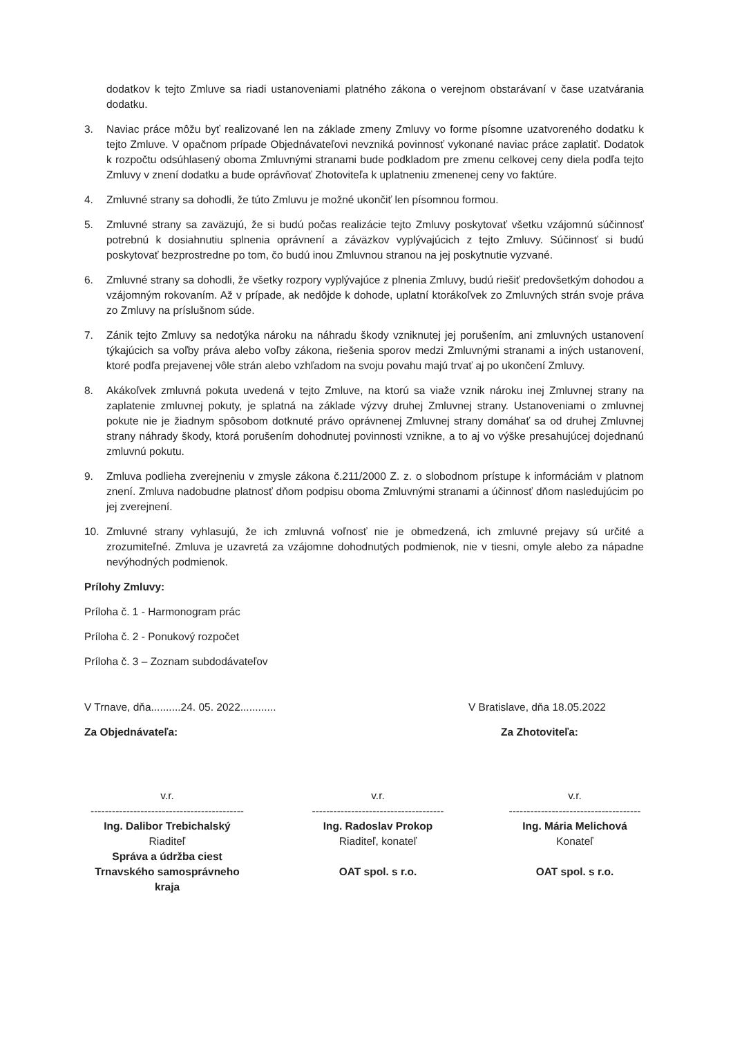dodatkov k tejto Zmluve sa riadi ustanoveniami platného zákona o verejnom obstarávaní v čase uzatvárania dodatku.
3. Naviac práce môžu byť realizované len na základe zmeny Zmluvy vo forme písomne uzatvoreného dodatku k tejto Zmluve. V opačnom prípade Objednávateľovi nevzniká povinnosť vykonané naviac práce zaplatiť. Dodatok k rozpočtu odsúhlasený oboma Zmluvnými stranami bude podkladom pre zmenu celkovej ceny diela podľa tejto Zmluvy v znení dodatku a bude oprávňovať Zhotoviteľa k uplatneniu zmenenej ceny vo faktúre.
4. Zmluvné strany sa dohodli, že túto Zmluvu je možné ukončiť len písomnou formou.
5. Zmluvné strany sa zaväzujú, že si budú počas realizácie tejto Zmluvy poskytovať všetku vzájomnú súčinnosť potrebnú k dosiahnutiu splnenia oprávnení a záväzkov vyplývajúcich z tejto Zmluvy. Súčinnosť si budú poskytovať bezprostredne po tom, čo budú inou Zmluvnou stranou na jej poskytnutie vyzvané.
6. Zmluvné strany sa dohodli, že všetky rozpory vyplývajúce z plnenia Zmluvy, budú riešiť predovšetkým dohodou a vzájomným rokovaním. Až v prípade, ak nedôjde k dohode, uplatní ktorákoľvek zo Zmluvných strán svoje práva zo Zmluvy na príslušnom súde.
7. Zánik tejto Zmluvy sa nedotýka nároku na náhradu škody vzniknutej jej porušením, ani zmluvných ustanovení týkajúcich sa voľby práva alebo voľby zákona, riešenia sporov medzi Zmluvnými stranami a iných ustanovení, ktoré podľa prejavenej vôle strán alebo vzhľadom na svoju povahu majú trvať aj po ukončení Zmluvy.
8. Akákoľvek zmluvná pokuta uvedená v tejto Zmluve, na ktorú sa viaže vznik nároku inej Zmluvnej strany na zaplatenie zmluvnej pokuty, je splatná na základe výzvy druhej Zmluvnej strany. Ustanoveniami o zmluvnej pokute nie je žiadnym spôsobom dotknuté právo oprávnenej Zmluvnej strany domáhať sa od druhej Zmluvnej strany náhrady škody, ktorá porušením dohodnutej povinnosti vznikne, a to aj vo výške presahujúcej dojednanú zmluvnú pokutu.
9. Zmluva podlieha zverejneniu v zmysle zákona č.211/2000 Z. z. o slobodnom prístupe k informáciám v platnom znení. Zmluva nadobudne platnosť dňom podpisu oboma Zmluvnými stranami a účinnosť dňom nasledujúcim po jej zverejnení.
10. Zmluvné strany vyhlasujú, že ich zmluvná voľnosť nie je obmedzená, ich zmluvné prejavy sú určité a zrozumiteľné. Zmluva je uzavretá za vzájomne dohodnutých podmienok, nie v tiesni, omyle alebo za nápadne nevýhodných podmienok.
Prílohy Zmluvy:
Príloha č. 1 - Harmonogram prác
Príloha č. 2 - Ponukový rozpočet
Príloha č. 3 – Zoznam subdodávateľov
V Trnave, dňa..........24. 05. 2022............
V Bratislave, dňa 18.05.2022
Za Objednávateľa: Za Zhotoviteľa:
v.r.
-------------------------------------------
Ing. Dalibor Trebichalský
Riaditeľ
Správa a údržba ciest
Trnavského samosprávneho kraja
v.r.
-------------------------------------
Ing. Radoslav Prokop
Riaditeľ, konateľ
OAT spol. s r.o.
v.r.
-------------------------------------
Ing. Mária Melichová
Konateľ
OAT spol. s r.o.